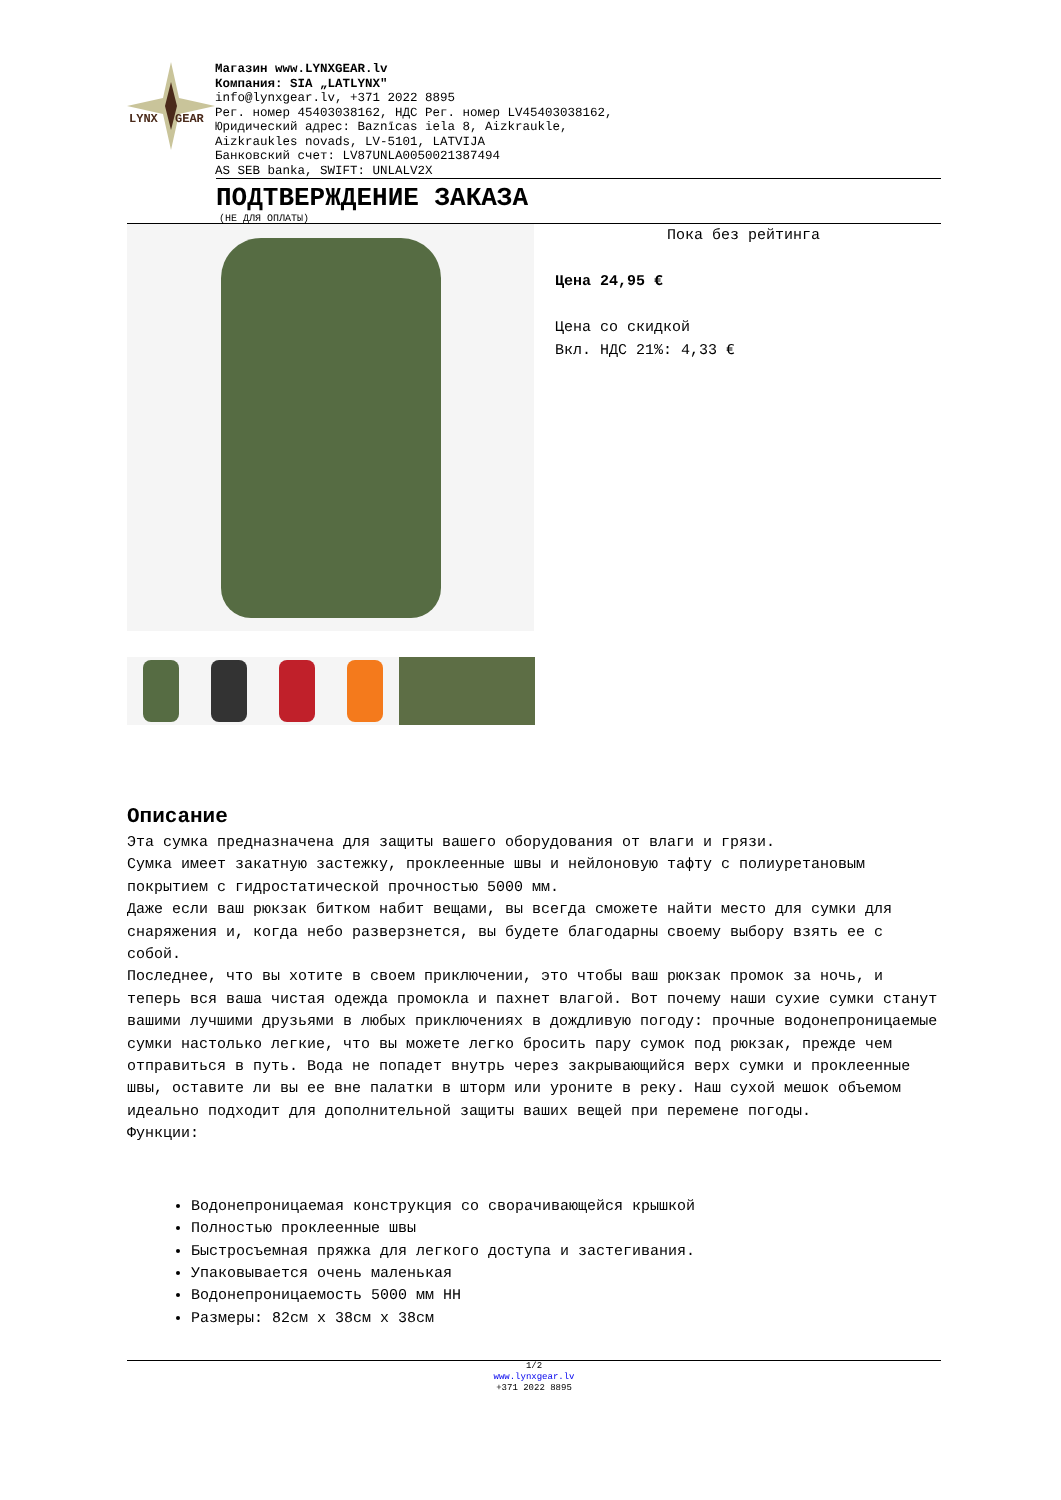LYNX
GEAR
Магазин www.LYNXGEAR.lv
Компания: SIA „LATLYNX"
info@lynxgear.lv, +371 2022 8895
Рег. номер 45403038162, НДС Рег. номер LV45403038162,
Юридический адрес: Baznīcas iela 8, Aizkraukle,
Aizkraukles novads, LV-5101, LATVIJA
Банковский счет: LV87UNLA0050021387494
AS SEB banka, SWIFT: UNLALV2X
ПОДТВЕРЖДЕНИЕ ЗАКАЗА
(НЕ ДЛЯ ОПЛАТЫ)
Пока без рейтинга
Цена 24,95 €
Цена со скидкой
Вкл. НДС 21%: 4,33 €
Описание
Эта сумка предназначена для защиты вашего оборудования от влаги и грязи.
Сумка имеет закатную застежку, проклеенные швы и нейлоновую тафту с полиуретановым покрытием с гидростатической прочностью 5000 мм.
Даже если ваш рюкзак битком набит вещами, вы всегда сможете найти место для сумки для снаряжения и, когда небо разверзнется, вы будете благодарны своему выбору взять ее с собой.
Последнее, что вы хотите в своем приключении, это чтобы ваш рюкзак промок за ночь, и теперь вся ваша чистая одежда промокла и пахнет влагой. Вот почему наши сухие сумки станут вашими лучшими друзьями в любых приключениях в дождливую погоду: прочные водонепроницаемые сумки настолько легкие, что вы можете легко бросить пару сумок под рюкзак, прежде чем отправиться в путь. Вода не попадет внутрь через закрывающийся верх сумки и проклеенные швы, оставите ли вы ее вне палатки в шторм или уроните в реку. Наш сухой мешок объемом идеально подходит для дополнительной защиты ваших вещей при перемене погоды.
Функции:
Водонепроницаемая конструкция со сворачивающейся крышкой
Полностью проклеенные швы
Быстросъемная пряжка для легкого доступа и застегивания.
Упаковывается очень маленькая
Водонепроницаемость 5000 мм HH
Размеры: 82см x 38см x 38см
1/2
www.lynxgear.lv
+371 2022 8895